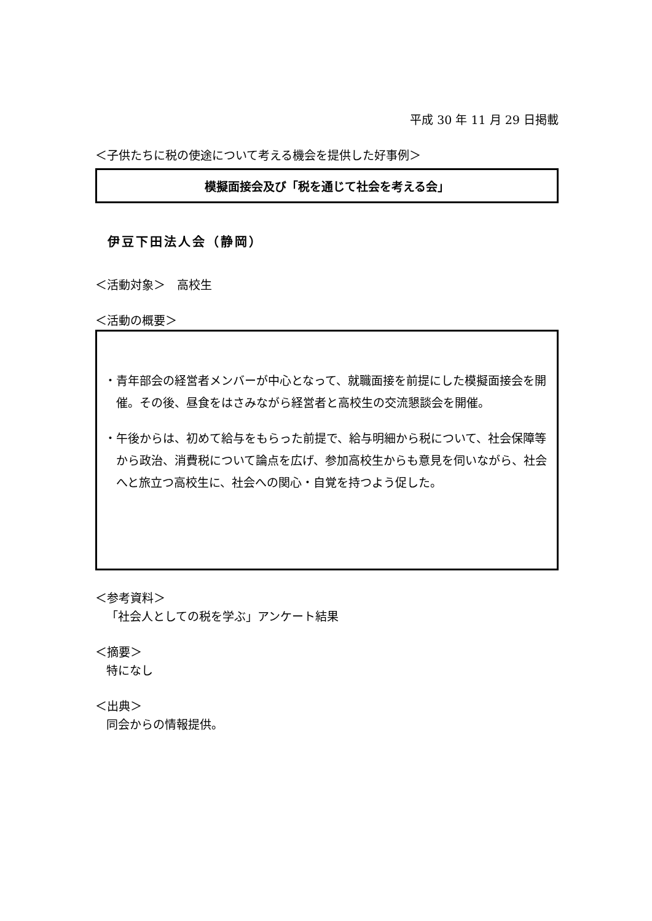平成 30 年 11 月 29 日掲載
＜子供たちに税の使途について考える機会を提供した好事例＞
模擬面接会及び「税を通じて社会を考える会」
伊豆下田法人会（静岡）
＜活動対象＞　高校生
＜活動の概要＞
・青年部会の経営者メンバーが中心となって、就職面接を前提にした模擬面接会を開催。その後、昼食をはさみながら経営者と高校生の交流懇談会を開催。
・午後からは、初めて給与をもらった前提で、給与明細から税について、社会保障等から政治、消費税について論点を広げ、参加高校生からも意見を伺いながら、社会へと旅立つ高校生に、社会への関心・自覚を持つよう促した。
＜参考資料＞
「社会人としての税を学ぶ」アンケート結果
＜摘要＞
特になし
＜出典＞
同会からの情報提供。